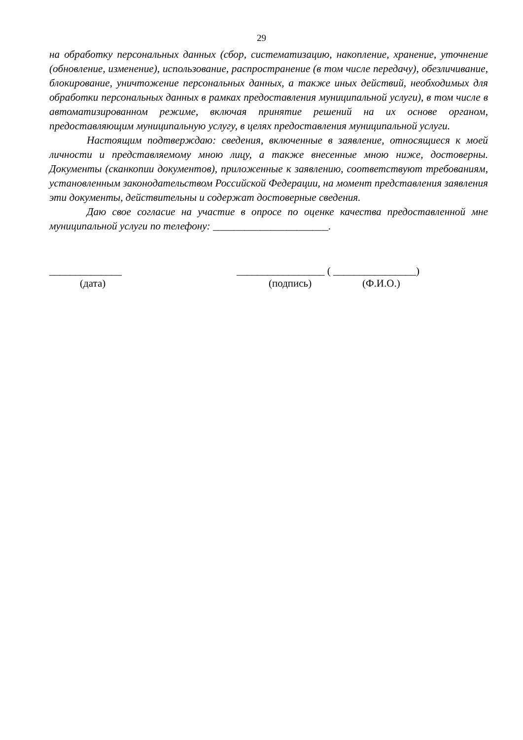29
на обработку персональных данных (сбор, систематизацию, накопление, хранение, уточнение (обновление, изменение), использование, распространение (в том числе передачу), обезличивание, блокирование, уничтожение персональных данных, а также иных действий, необходимых для обработки персональных данных в рамках предоставления муниципальной услуги), в том числе в автоматизированном режиме, включая принятие решений на их основе органом, предоставляющим муниципальную услугу, в целях предоставления муниципальной услуги.
Настоящим подтверждаю: сведения, включенные в заявление, относящиеся к моей личности и представляемому мною лицу, а также внесенные мною ниже, достоверны. Документы (сканкопии документов), приложенные к заявлению, соответствуют требованиям, установленным законодательством Российской Федерации, на момент представления заявления эти документы, действительны и содержат достоверные сведения.
Даю свое согласие на участие в опросе по оценке качества предоставленной мне муниципальной услуги по телефону: ______________________.
______________ _________________ ( ________________)
(дата) (подпись) (Ф.И.О.)